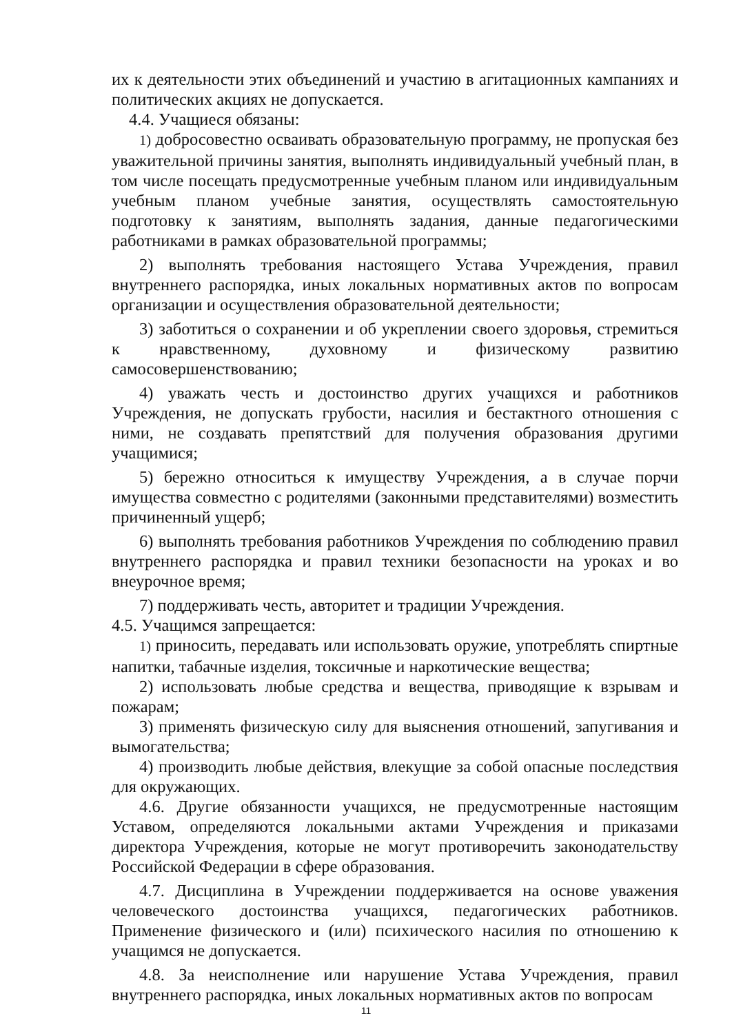их к деятельности этих объединений и участию в агитационных кампаниях и политических акциях не допускается.
4.4. Учащиеся обязаны:
1) добросовестно осваивать образовательную программу, не пропуская без уважительной причины занятия, выполнять индивидуальный учебный план, в том числе посещать предусмотренные учебным планом или индивидуальным учебным планом учебные занятия, осуществлять самостоятельную подготовку к занятиям, выполнять задания, данные педагогическими работниками в рамках образовательной программы;
2) выполнять требования настоящего Устава Учреждения, правил внутреннего распорядка, иных локальных нормативных актов по вопросам организации и осуществления образовательной деятельности;
3) заботиться о сохранении и об укреплении своего здоровья, стремиться к нравственному, духовному и физическому развитию самосовершенствованию;
4) уважать честь и достоинство других учащихся и работников Учреждения, не допускать грубости, насилия и бестактного отношения с ними, не создавать препятствий для получения образования другими учащимися;
5) бережно относиться к имуществу Учреждения, а в случае порчи имущества совместно с родителями (законными представителями) возместить причиненный ущерб;
6) выполнять требования работников Учреждения по соблюдению правил внутреннего распорядка и правил техники безопасности на уроках и во внеурочное время;
7) поддерживать честь, авторитет и традиции Учреждения.
4.5. Учащимся запрещается:
1) приносить, передавать или использовать оружие, употреблять спиртные напитки, табачные изделия, токсичные и наркотические вещества;
2) использовать любые средства и вещества, приводящие к взрывам и пожарам;
3) применять физическую силу для выяснения отношений, запугивания и вымогательства;
4) производить любые действия, влекущие за собой опасные последствия для окружающих.
4.6. Другие обязанности учащихся, не предусмотренные настоящим Уставом, определяются локальными актами Учреждения и приказами директора Учреждения, которые не могут противоречить законодательству Российской Федерации в сфере образования.
4.7. Дисциплина в Учреждении поддерживается на основе уважения человеческого достоинства учащихся, педагогических работников. Применение физического и (или) психического насилия по отношению к учащимся не допускается.
4.8. За неисполнение или нарушение Устава Учреждения, правил внутреннего распорядка, иных локальных нормативных актов по вопросам
11